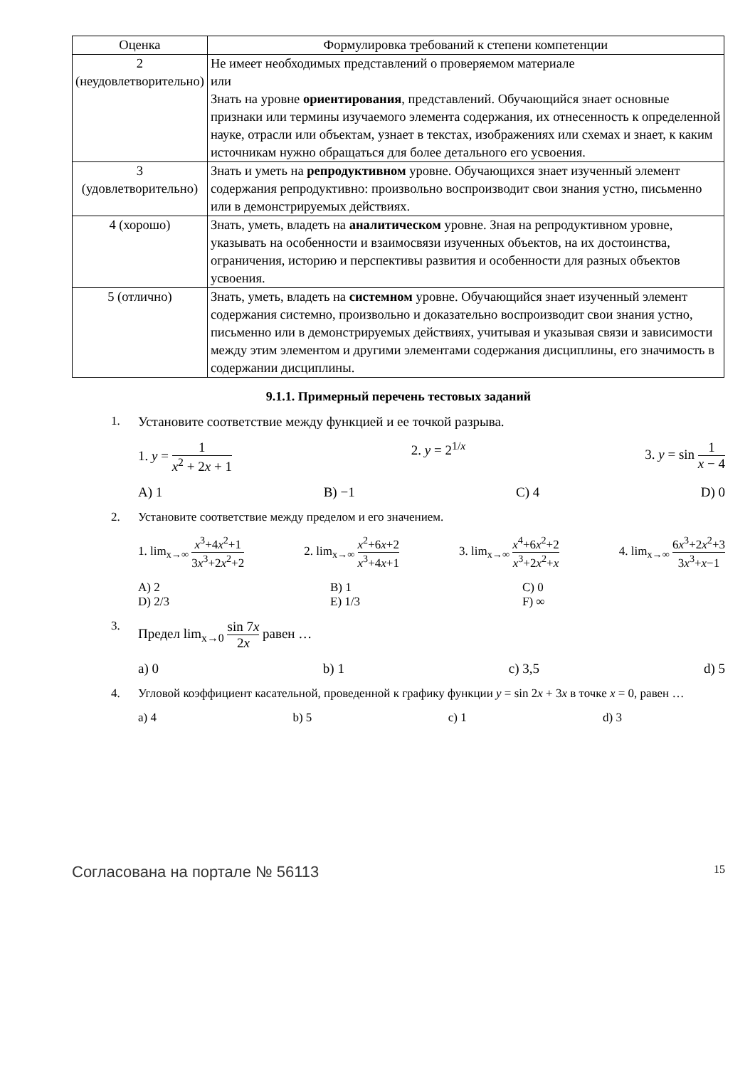| Оценка | Формулировка требований к степени компетенции |
| --- | --- |
| 2 (неудовлетворительно) | Не имеет необходимых представлений о проверяемом материале или Знать на уровне ориентирования , представлений. Обучающийся знает основные признаки или термины изучаемого элемента содержания, их отнесенность к определенной науке, отрасли или объектам, узнает в текстах, изображениях или схемах и знает, к каким источникам нужно обращаться для более детального его усвоения. |
| 3 (удовлетворительно) | Знать и уметь на репродуктивном уровне. Обучающихся знает изученный элемент содержания репродуктивно: произвольно воспроизводит свои знания устно, письменно или в демонстрируемых действиях. |
| 4 (хорошо) | Знать, уметь, владеть на аналитическом уровне. Зная на репродуктивном уровне, указывать на особенности и взаимосвязи изученных объектов, на их достоинства, ограничения, историю и перспективы развития и особенности для разных объектов усвоения. |
| 5 (отлично) | Знать, уметь, владеть на системном уровне. Обучающийся знает изученный элемент содержания системно, произвольно и доказательно воспроизводит свои знания устно, письменно или в демонстрируемых действиях, учитывая и указывая связи и зависимости между этим элементом и другими элементами содержания дисциплины, его значимость в содержании дисциплины. |
9.1.1. Примерный перечень тестовых заданий
1. Установите соответствие между функцией и ее точкой разрыва.
1. y = 1 x<sup>2</sup> + 2x + 1 2. y = 2<sup>1/x</sup> 3. y = sin 1 x − 4
A) 1 B) −1 C) 4 D) 0
2. Установите соответствие между пределом и его значением.
1. lim<sub>x→∞</sub> x<sup>3</sup>+4x<sup>2</sup>+1 3x<sup>3</sup>+2x<sup>2</sup>+2 2. lim<sub>x→∞</sub> x<sup>2</sup>+6x+2 x<sup>3</sup>+4x+1 3. lim<sub>x→∞</sub> x<sup>4</sup>+6x<sup>2</sup>+2 x<sup>3</sup>+2x<sup>2</sup>+x 4. lim<sub>x→∞</sub> 6x<sup>3</sup>+2x<sup>2</sup>+3 3x<sup>3</sup>+x−1
A) 2 B) 1 C) 0 D) 2/3 E) 1/3 F) ∞
3. Предел lim<sub>x→0</sub> sin 7x 2x равен …
a) 0 b) 1 c) 3,5 d) 5
4. Угловой коэффициент касательной, проведенной к графику функции y = sin 2x + 3x в точке x = 0, равен …
a) 4 b) 5 c) 1 d) 3
Согласована на портале № 56113 15